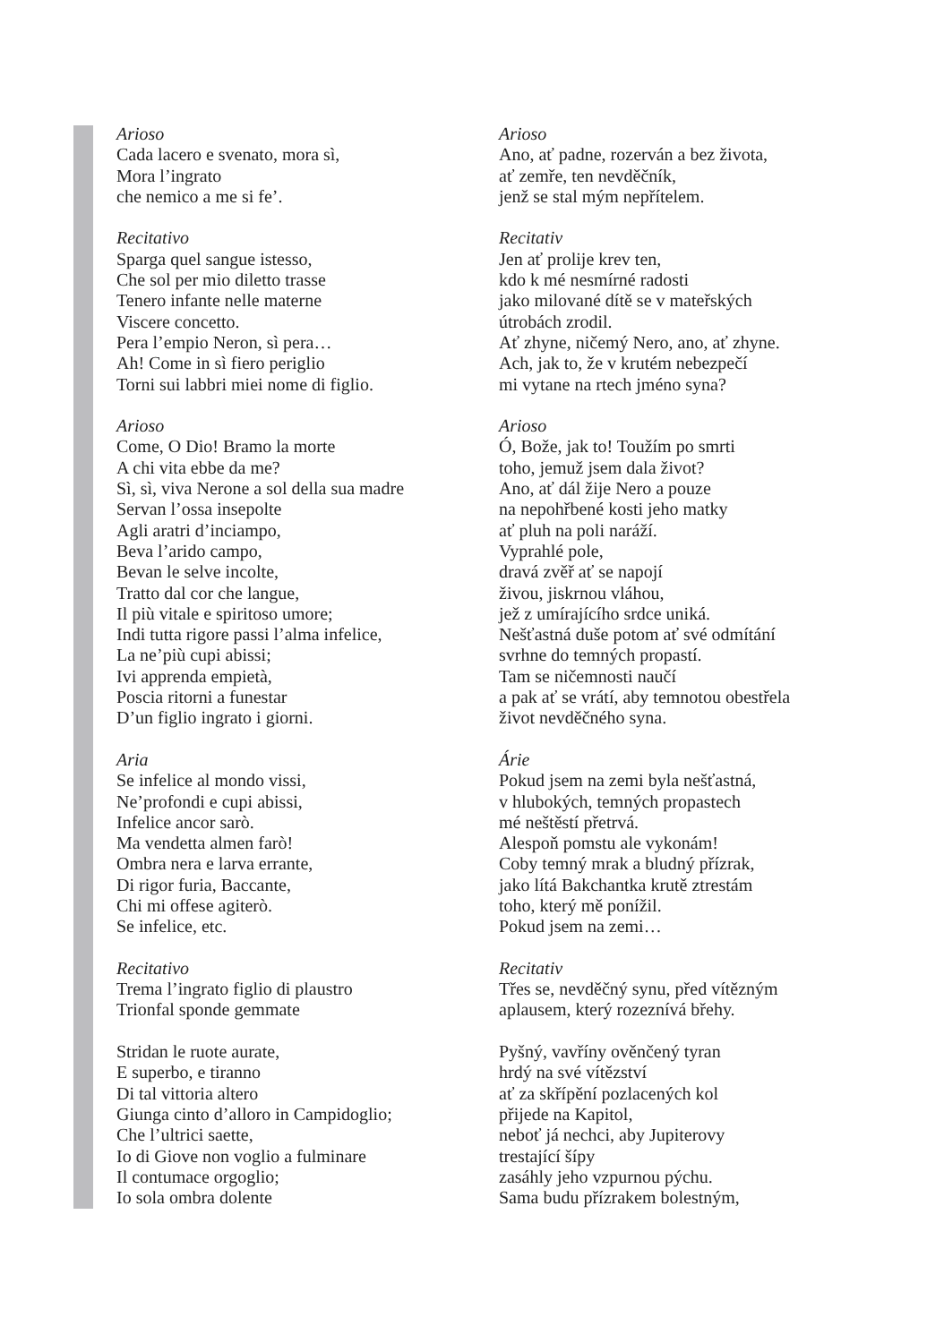Arioso
Cada lacero e svenato, mora sì,
Mora l’ingrato
che nemico a me si fe’.
Recitativo
Sparga quel sangue istesso,
Che sol per mio diletto trasse
Tenero infante nelle materne
Viscere concetto.
Pera l’empio Neron, sì pera…
Ah! Come in sì fiero periglio
Torni sui labbri miei nome di figlio.
Arioso
Come, O Dio! Bramo la morte
A chi vita ebbe da me?
Sì, sì, viva Nerone a sol della sua madre
Servan l’ossa insepolte
Agli aratri d’inciampo,
Beva l’arido campo,
Bevan le selve incolte,
Tratto dal cor che langue,
Il più vitale e spiritoso umore;
Indi tutta rigore passi l’alma infelice,
La ne’più cupi abissi;
Ivi apprenda empietà,
Poscia ritorni a funestar
D’un figlio ingrato i giorni.
Aria
Se infelice al mondo vissi,
Ne’profondi e cupi abissi,
Infelice ancor sarò.
Ma vendetta almen farò!
Ombra nera e larva errante,
Di rigor furia, Baccante,
Chi mi offese agiterò.
Se infelice, etc.
Recitativo
Trema l’ingrato figlio di plaustro
Trionfal sponde gemmate
Stridan le ruote aurate,
E superbo, e tiranno
Di tal vittoria altero
Giunga cinto d’alloro in Campidoglio;
Che l’ultrici saette,
Io di Giove non voglio a fulminare
Il contumace orgoglio;
Io sola ombra dolente
Arioso
Ano, ať padne, rozerván a bez života,
ať zemře, ten nevděčník,
jenž se stal mým nepřítelem.
Recitativ
Jen ať prolije krev ten,
kdo k mé nesmírné radosti
jako milované dítě se v mateřských
útrobách zrodil.
Ať zhyne, ničemý Nero, ano, ať zhyne.
Ach, jak to, že v krutém nebezpečí
mi vytane na rtech jméno syna?
Arioso
Ó, Bože, jak to! Toužím po smrti
toho, jemuž jsem dala život?
Ano, ať dál žije Nero a pouze
na nepohřbené kosti jeho matky
ať pluh na poli naráží.
Vyprahlé pole,
dravá zvěř ať se napojí
živou, jiskrnou vláhou,
jež z umírajícího srdce uniká.
Nešťastná duše potom ať své odmítání
svrhne do temných propastí.
Tam se ničemnosti naučí
a pak ať se vrátí, aby temnotou obestřela
život nevděčného syna.
Árie
Pokud jsem na zemi byla nešťastná,
v hlubokých, temných propastech
mé neštěstí přetrvá.
Alespoň pomstu ale vykonám!
Coby temný mrak a bludný přízrak,
jako lítá Bakchantka krutě ztrestám
toho, který mě ponížil.
Pokud jsem na zemi…
Recitativ
Třes se, nevděčný synu, před vítězným
aplausem, který rozeznívá břehy.
Pyšný, vavříny ověnčený tyran
hrdý na své vítězství
ať za skřípění pozlacených kol
přijede na Kapitol,
neboť já nechci, aby Jupiterovy
trestající šípy
zasáhly jeho vzpurnou pýchu.
Sama budu přízrakem bolestným,